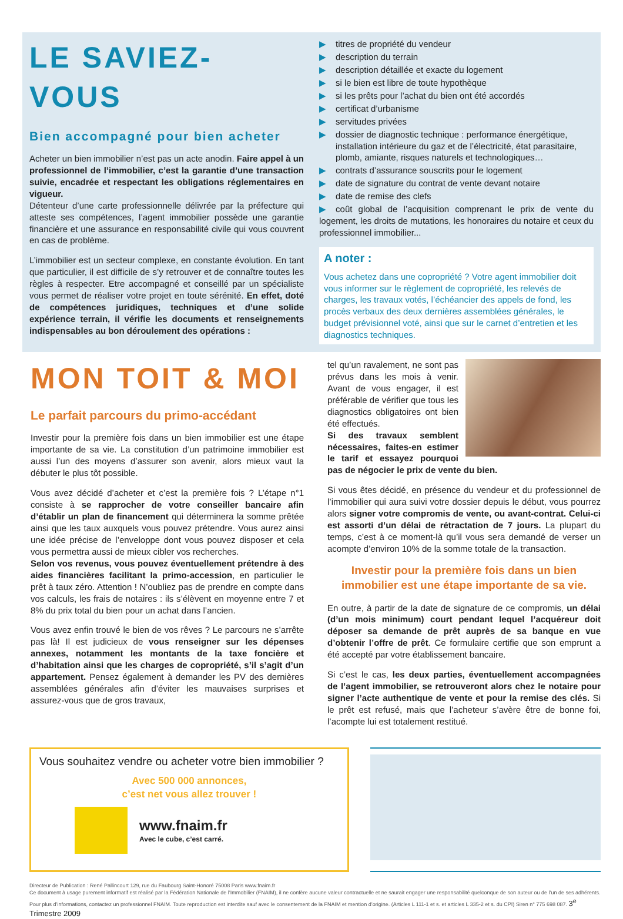LE SAVIEZ-VOUS
Bien accompagné pour bien acheter
Acheter un bien immobilier n’est pas un acte anodin. Faire appel à un professionnel de l’immobilier, c’est la garantie d’une transaction suivie, encadrée et respectant les obligations réglementaires en vigueur.
Détenteur d’une carte professionnelle délivrée par la préfecture qui atteste ses compétences, l’agent immobilier possède une garantie financière et une assurance en responsabilité civile qui vous couvrent en cas de problème.
L’immobilier est un secteur complexe, en constante évolution. En tant que particulier, il est difficile de s’y retrouver et de connaître toutes les règles à respecter. Etre accompagné et conseillé par un spécialiste vous permet de réaliser votre projet en toute sérénité. En effet, doté de compétences juridiques, techniques et d’une solide expérience terrain, il vérifie les documents et renseignements indispensables au bon déroulement des opérations :
▶ titres de propriété du vendeur
▶ description du terrain
▶ description détaillée et exacte du logement
▶ si le bien est libre de toute hypothèque
▶ si les prêts pour l’achat du bien ont été accordés
▶ certificat d’urbanisme
▶ servitudes privées
▶ dossier de diagnostic technique : performance énergétique, installation intérieure du gaz et de l’électricité, état parasitaire, plomb, amiante, risques naturels et technologiques…
▶ contrats d’assurance souscrits pour le logement
▶ date de signature du contrat de vente devant notaire
▶ date de remise des clefs
▶ coût global de l’acquisition comprenant le prix de vente du logement, les droits de mutations, les honoraires du notaire et ceux du professionnel immobilier...
A noter :
Vous achetez dans une copropriété ? Votre agent immobilier doit vous informer sur le règlement de copropriété, les relevés de charges, les travaux votés, l’échéancier des appels de fond, les procès verbaux des deux dernières assemblées générales, le budget prévisionnel voté, ainsi que sur le carnet d’entretien et les diagnostics techniques.
MON TOIT & MOI
Le parfait parcours du primo-accédant
Investir pour la première fois dans un bien immobilier est une étape importante de sa vie. La constitution d’un patrimoine immobilier est aussi l’un des moyens d’assurer son avenir, alors mieux vaut la débuter le plus tôt possible.
Vous avez décidé d’acheter et c’est la première fois ? L’étape n°1 consiste à se rapprocher de votre conseiller bancaire afin d’établir un plan de financement qui déterminera la somme prêtée ainsi que les taux auxquels vous pouvez prétendre. Vous aurez ainsi une idée précise de l’enveloppe dont vous pouvez disposer et cela vous permettra aussi de mieux cibler vos recherches.
Selon vos revenus, vous pouvez éventuellement prétendre à des aides financières facilitant la primo-accession, en particulier le prêt à taux zéro. Attention ! N’oubliez pas de prendre en compte dans vos calculs, les frais de notaires : ils s’élèvent en moyenne entre 7 et 8% du prix total du bien pour un achat dans l’ancien.
Vous avez enfin trouvé le bien de vos rêves ? Le parcours ne s’arrête pas là! Il est judicieux de vous renseigner sur les dépenses annexes, notamment les montants de la taxe foncière et d’habitation ainsi que les charges de copropriété, s’il s’agit d’un appartement. Pensez également à demander les PV des dernières assemblées générales afin d’éviter les mauvaises surprises et assurez-vous que de gros travaux,
tel qu’un ravalement, ne sont pas prévus dans les mois à venir. Avant de vous engager, il est préférable de vérifier que tous les diagnostics obligatoires ont bien été effectués.
Si des travaux semblent nécessaires, faites-en estimer le tarif et essayez pourquoi pas de négocier le prix de vente du bien.
Si vous êtes décidé, en présence du vendeur et du professionnel de l’immobilier qui aura suivi votre dossier depuis le début, vous pourrez alors signer votre compromis de vente, ou avant-contrat. Celui-ci est assorti d’un délai de rétractation de 7 jours. La plupart du temps, c’est à ce moment-là qu’il vous sera demandé de verser un acompte d’environ 10% de la somme totale de la transaction.
Investir pour la première fois dans un bien immobilier est une étape importante de sa vie.
En outre, à partir de la date de signature de ce compromis, un délai (d’un mois minimum) court pendant lequel l’acquéreur doit déposer sa demande de prêt auprès de sa banque en vue d’obtenir l’offre de prêt. Ce formulaire certifie que son emprunt a été accepté par votre établissement bancaire.
Si c’est le cas, les deux parties, éventuellement accompagnées de l’agent immobilier, se retrouveront alors chez le notaire pour signer l’acte authentique de vente et pour la remise des clés. Si le prêt est refusé, mais que l’acheteur s’avère être de bonne foi, l’acompte lui est totalement restitué.
Vous souhaitez vendre ou acheter votre bien immobilier ?
Avec 500 000 annonces,
c’est net vous allez trouver !
www.fnaim.fr
Avec le cube, c’est carré.
Directeur de Publication : René Pallincourt 129, rue du Faubourg Saint-Honoré 75008 Paris www.fnaim.fr
Ce document à usage purement informatif est réalisé par la Fédération Nationale de l’Immobilier (FNAIM), il ne confère aucune valeur contractuelle et ne saurait engager une responsabilité quelconque de son auteur ou de l’un de ses adhérents. Pour plus d’informations, contactez un professionnel FNAIM. Toute reproduction est interdite sauf avec le consentement de la FNAIM et mention d’origine. (Articles L 111-1 et s. et articles L 335-2 et s. du CPI) Siren n° 775 698 087. 3<sup>e</sup> Trimestre 2009